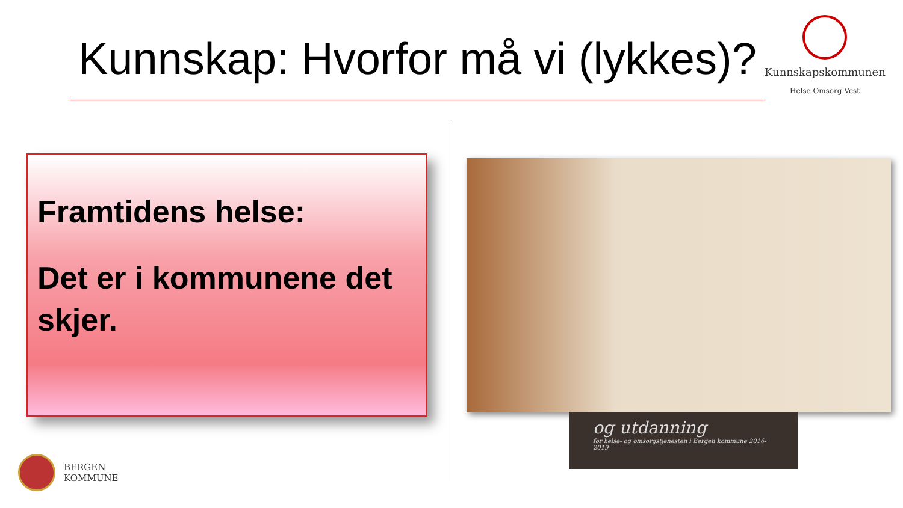Kunnskap: Hvorfor må vi (lykkes)?
Kunnskapskommunen
Helse Omsorg Vest
Framtidens helse:
Det er i kommunene det skjer.
og utdanning
for helse- og omsorgstjenesten i Bergen kommune 2016-2019
BERGEN
KOMMUNE